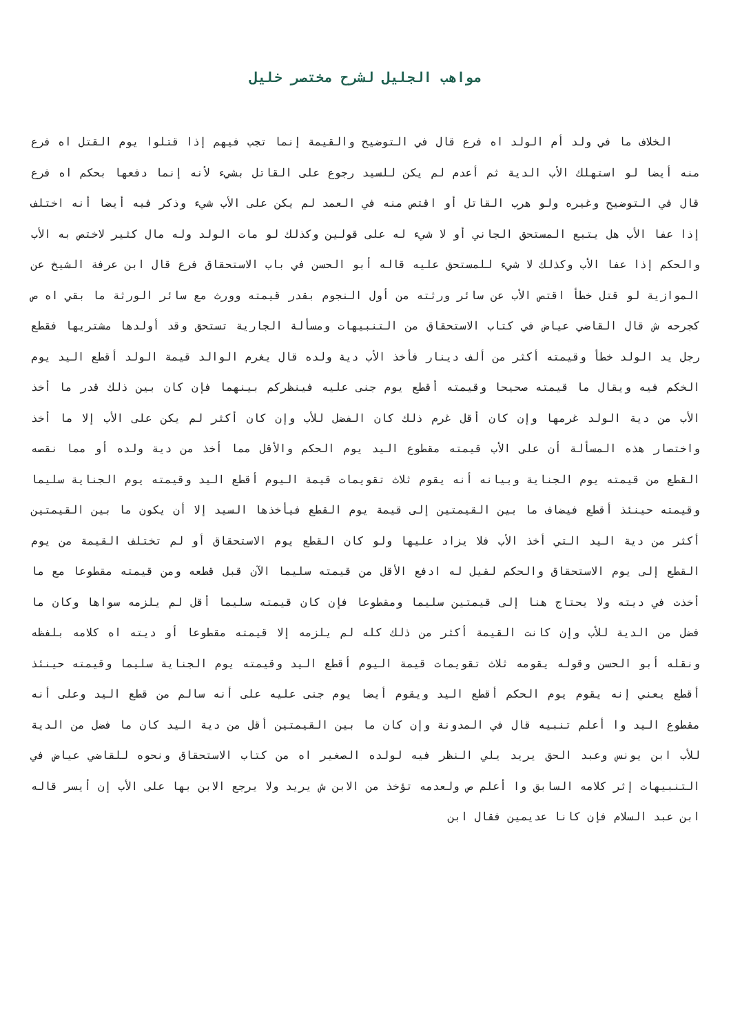مواهب الجليل لشرح مختصر خليل
الخلاف ما في ولد أم الولد اه فرع قال في التوضيح والقيمة إنما تجب فيهم إذا قتلوا يوم القتل اه فرع منه أيضا لو استهلك الأب الدية ثم أعدم لم يكن للسيد رجوع على القاتل بشيء لأنه إنما دفعها بحكم اه فرع قال في التوضيح وغيره ولو هرب القاتل أو اقتص منه في العمد لم يكن على الأب شيء وذكر فيه أيضا أنه اختلف إذا عفا الأب هل يتبع المستحق الجاني أو لا شيء له على قولين وكذلك لو مات الولد وله مال كثير لاختص به الأب والحكم إذا عفا الأب وكذلك لا شيء للمستحق عليه قاله أبو الحسن في باب الاستحقاق فرع قال ابن عرفة الشيخ عن الموازية لو قتل خطأ اقتص الأب عن سائر ورثته من أول النجوم بقدر قيمته وورث مع سائر الورثة ما بقي اه ص كجرحه ش قال القاضي عياض في كتاب الاستحقاق من التنبيهات ومسألة الجارية تستحق وقد أولدها مشتريها فقطع رجل يد الولد خطأ وقيمته أكثر من ألف دينار فأخذ الأب دية ولده قال يغرم الوالد قيمة الولد أقطع اليد يوم الخكم فيه ويقال ما قيمته صحيحا وقيمته أقطع يوم جنى عليه فينظركم بينهما فإن كان بين ذلك قدر ما أخذ الأب من دية الولد غرمها وإن كان أقل غرم ذلك كان الفضل للأب وإن كان أكثر لم يكن على الأب إلا ما أخذ واختصار هذه المسألة أن على الأب قيمته مقطوع اليد يوم الحكم والأقل مما أخذ من دية ولده أو مما نقصه القطع من قيمته يوم الجناية وبيانه أنه يقوم ثلاث تقويمات قيمة اليوم أقطع اليد وقيمته يوم الجناية سليما وقيمته حينئذ أقطع فيضاف ما بين القيمتين إلى قيمة يوم القطع فيأخذها السيد إلا أن يكون ما بين القيمتين أكثر من دية اليد التي أخذ الأب فلا يزاد عليها ولو كان القطع يوم الاستحقاق أو لم تختلف القيمة من يوم القطع إلى يوم الاستحقاق والحكم لقيل له ادفع الأقل من قيمته سليما الآن قبل قطعه ومن قيمته مقطوعا مع ما أخذت في ديته ولا يحتاج هنا إلى قيمتين سليما ومقطوعا فإن كان قيمته سليما أقل لم يلزمه سواها وكان ما فضل من الدية للأب وإن كانت القيمة أكثر من ذلك كله لم يلزمه إلا قيمته مقطوعا أو ديته اه كلامه بلفظه ونقله أبو الحسن وقوله يقومه ثلاث تقويمات قيمة اليوم أقطع اليد وقيمته يوم الجناية سليما وقيمته حينئذ أقطع يعني إنه يقوم يوم الحكم أقطع اليد ويقوم أيضا يوم جنى عليه على أنه سالم من قطع اليد وعلى أنه مقطوع اليد وا أعلم تنبيه قال في المدونة وإن كان ما بين القيمتين أقل من دية اليد كان ما فضل من الدية للأب ابن يونس وعبد الحق يريد يلي النظر فيه لولده الصغير اه من كتاب الاستحقاق ونحوه للقاضي عياض في التنبيهات إثر كلامه السابق وا أعلم ص ولعدمه تؤخذ من الابن ش يريد ولا يرجع الابن بها على الأب إن أيسر قاله ابن عبد السلام فإن كانا عديمين فقال ابن